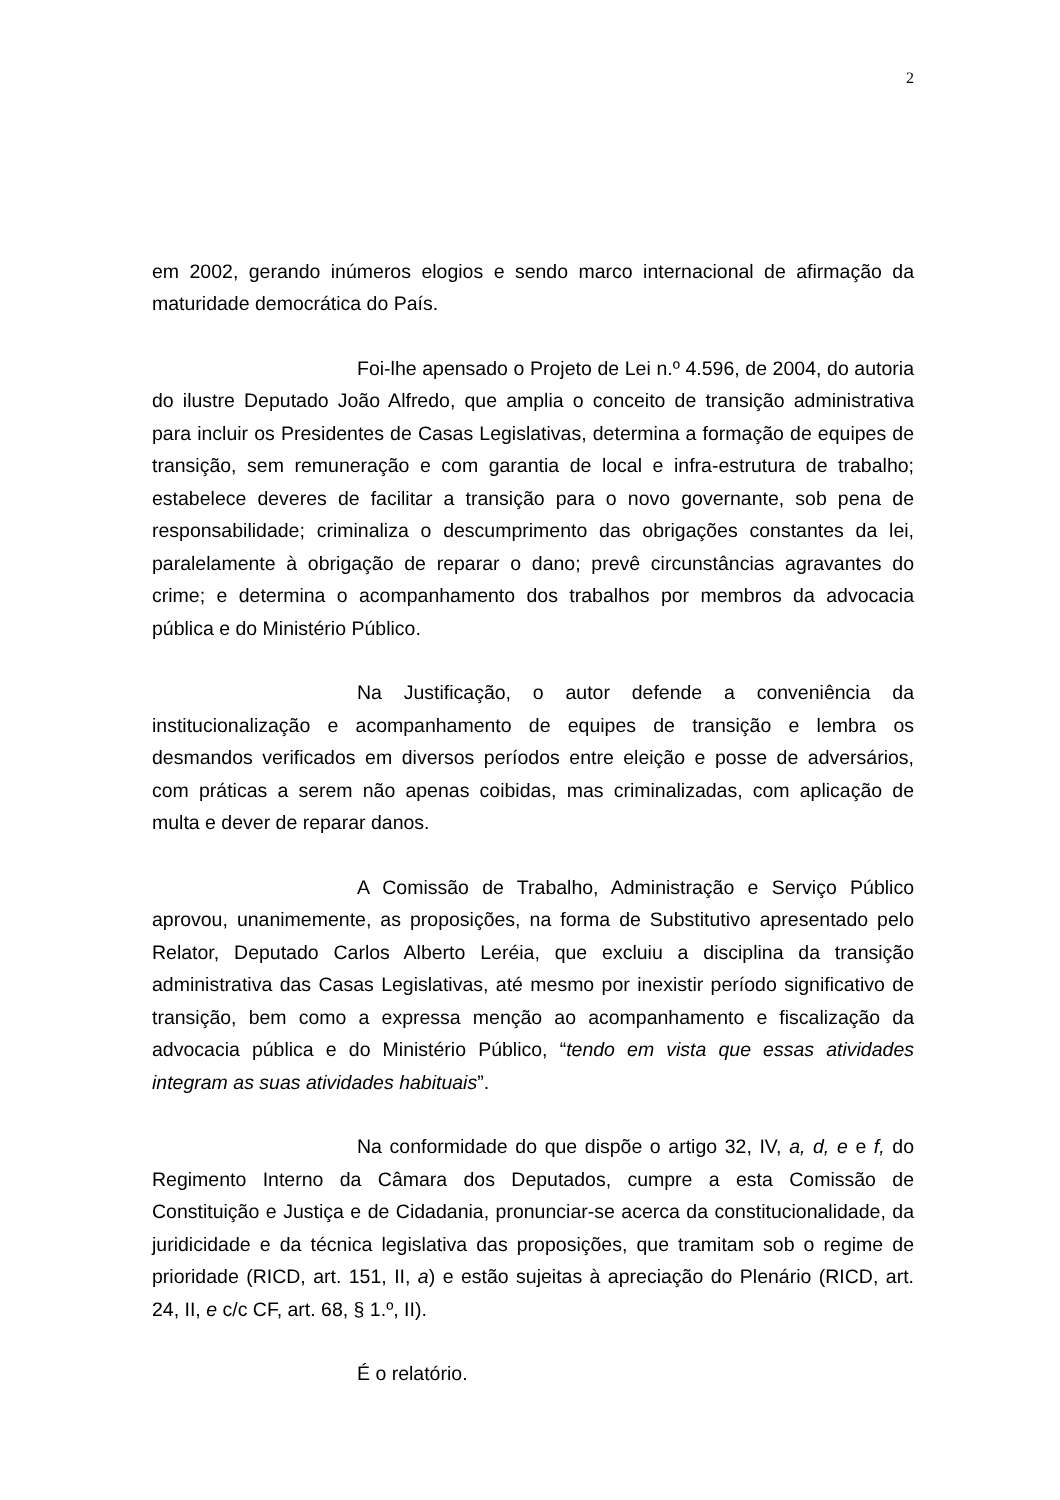2
em 2002, gerando inúmeros elogios e sendo marco internacional de afirmação da maturidade democrática do País.
Foi-lhe apensado o Projeto de Lei n.º 4.596, de 2004, do autoria do ilustre Deputado João Alfredo, que amplia o conceito de transição administrativa para incluir os Presidentes de Casas Legislativas, determina a formação de equipes de transição, sem remuneração e com garantia de local e infra-estrutura de trabalho; estabelece deveres de facilitar a transição para o novo governante, sob pena de responsabilidade; criminaliza o descumprimento das obrigações constantes da lei, paralelamente à obrigação de reparar o dano; prevê circunstâncias agravantes do crime; e determina o acompanhamento dos trabalhos por membros da advocacia pública e do Ministério Público.
Na Justificação, o autor defende a conveniência da institucionalização e acompanhamento de equipes de transição e lembra os desmandos verificados em diversos períodos entre eleição e posse de adversários, com práticas a serem não apenas coibidas, mas criminalizadas, com aplicação de multa e dever de reparar danos.
A Comissão de Trabalho, Administração e Serviço Público aprovou, unanimemente, as proposições, na forma de Substitutivo apresentado pelo Relator, Deputado Carlos Alberto Leréia, que excluiu a disciplina da transição administrativa das Casas Legislativas, até mesmo por inexistir período significativo de transição, bem como a expressa menção ao acompanhamento e fiscalização da advocacia pública e do Ministério Público, “tendo em vista que essas atividades integram as suas atividades habituais”.
Na conformidade do que dispõe o artigo 32, IV, a, d, e e f, do Regimento Interno da Câmara dos Deputados, cumpre a esta Comissão de Constituição e Justiça e de Cidadania, pronunciar-se acerca da constitucionalidade, da juridicidade e da técnica legislativa das proposições, que tramitam sob o regime de prioridade (RICD, art. 151, II, a) e estão sujeitas à apreciação do Plenário (RICD, art. 24, II, e c/c CF, art. 68, § 1.º, II).
É o relatório.